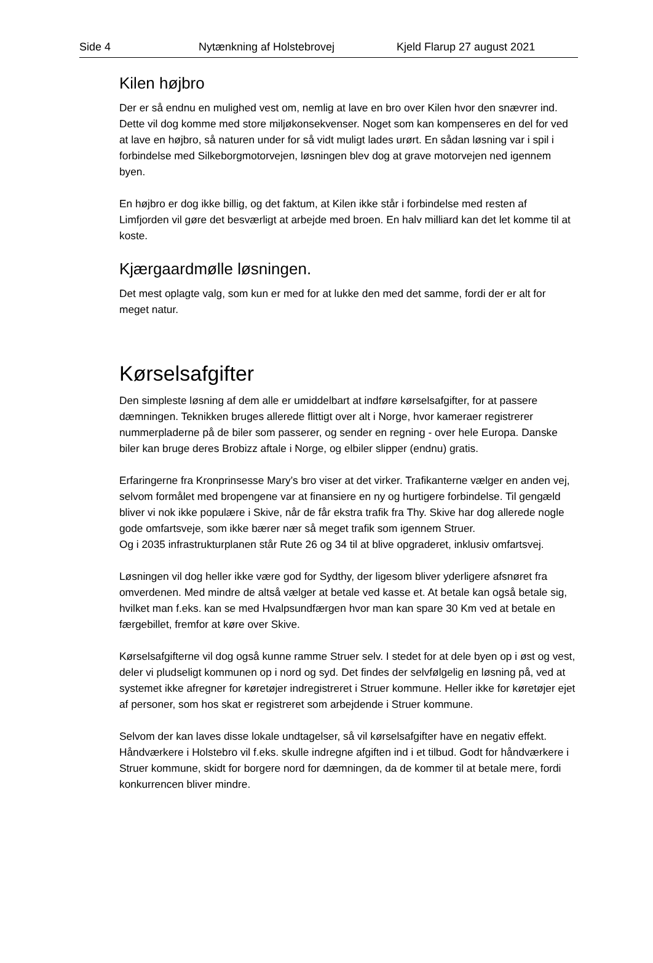Side 4 Nytænkning af Holstebrovej Kjeld Flarup 27 august 2021
Kilen højbro
Der er så endnu en mulighed vest om, nemlig at lave en bro over Kilen hvor den snævrer ind. Dette vil dog komme med store miljøkonsekvenser. Noget som kan kompenseres en del for ved at lave en højbro, så naturen under for så vidt muligt lades urørt. En sådan løsning var i spil i forbindelse med Silkeborgmotorvejen, løsningen blev dog at grave motorvejen ned igennem byen.
En højbro er dog ikke billig, og det faktum, at Kilen ikke står i forbindelse med resten af Limfjorden vil gøre det besværligt at arbejde med broen. En halv milliard kan det let komme til at koste.
Kjærgaardmølle løsningen.
Det mest oplagte valg, som kun er med for at lukke den med det samme, fordi der er alt for meget natur.
Kørselsafgifter
Den simpleste løsning af dem alle er umiddelbart at indføre kørselsafgifter, for at passere dæmningen. Teknikken bruges allerede flittigt over alt i Norge, hvor kameraer registrerer nummerpladerne på de biler som passerer, og sender en regning - over hele Europa. Danske biler kan bruge deres Brobizz aftale i Norge, og elbiler slipper (endnu) gratis.
Erfaringerne fra Kronprinsesse Mary’s bro viser at det virker. Trafikanterne vælger en anden vej, selvom formålet med bropengene var at finansiere en ny og hurtigere forbindelse. Til gengæld bliver vi nok ikke populære i Skive, når de får ekstra trafik fra Thy. Skive har dog allerede nogle gode omfartsveje, som ikke bærer nær så meget trafik som igennem Struer.
Og i 2035 infrastrukturplanen står Rute 26 og 34 til at blive opgraderet, inklusiv omfartsvej.
Løsningen vil dog heller ikke være god for Sydthy, der ligesom bliver yderligere afsnøret fra omverdenen. Med mindre de altså vælger at betale ved kasse et. At betale kan også betale sig, hvilket man f.eks. kan se med Hvalpsundfærgen hvor man kan spare 30 Km ved at betale en færgebillet, fremfor at køre over Skive.
Kørselsafgifterne vil dog også kunne ramme Struer selv. I stedet for at dele byen op i øst og vest, deler vi pludseligt kommunen op i nord og syd. Det findes der selvfølgelig en løsning på, ved at systemet ikke afregner for køretøjer indregistreret i Struer kommune. Heller ikke for køretøjer ejet af personer, som hos skat er registreret som arbejdende i Struer kommune.
Selvom der kan laves disse lokale undtagelser, så vil kørselsafgifter have en negativ effekt. Håndværkere i Holstebro vil f.eks. skulle indregne afgiften ind i et tilbud. Godt for håndværkere i Struer kommune, skidt for borgere nord for dæmningen, da de kommer til at betale mere, fordi konkurrencen bliver mindre.